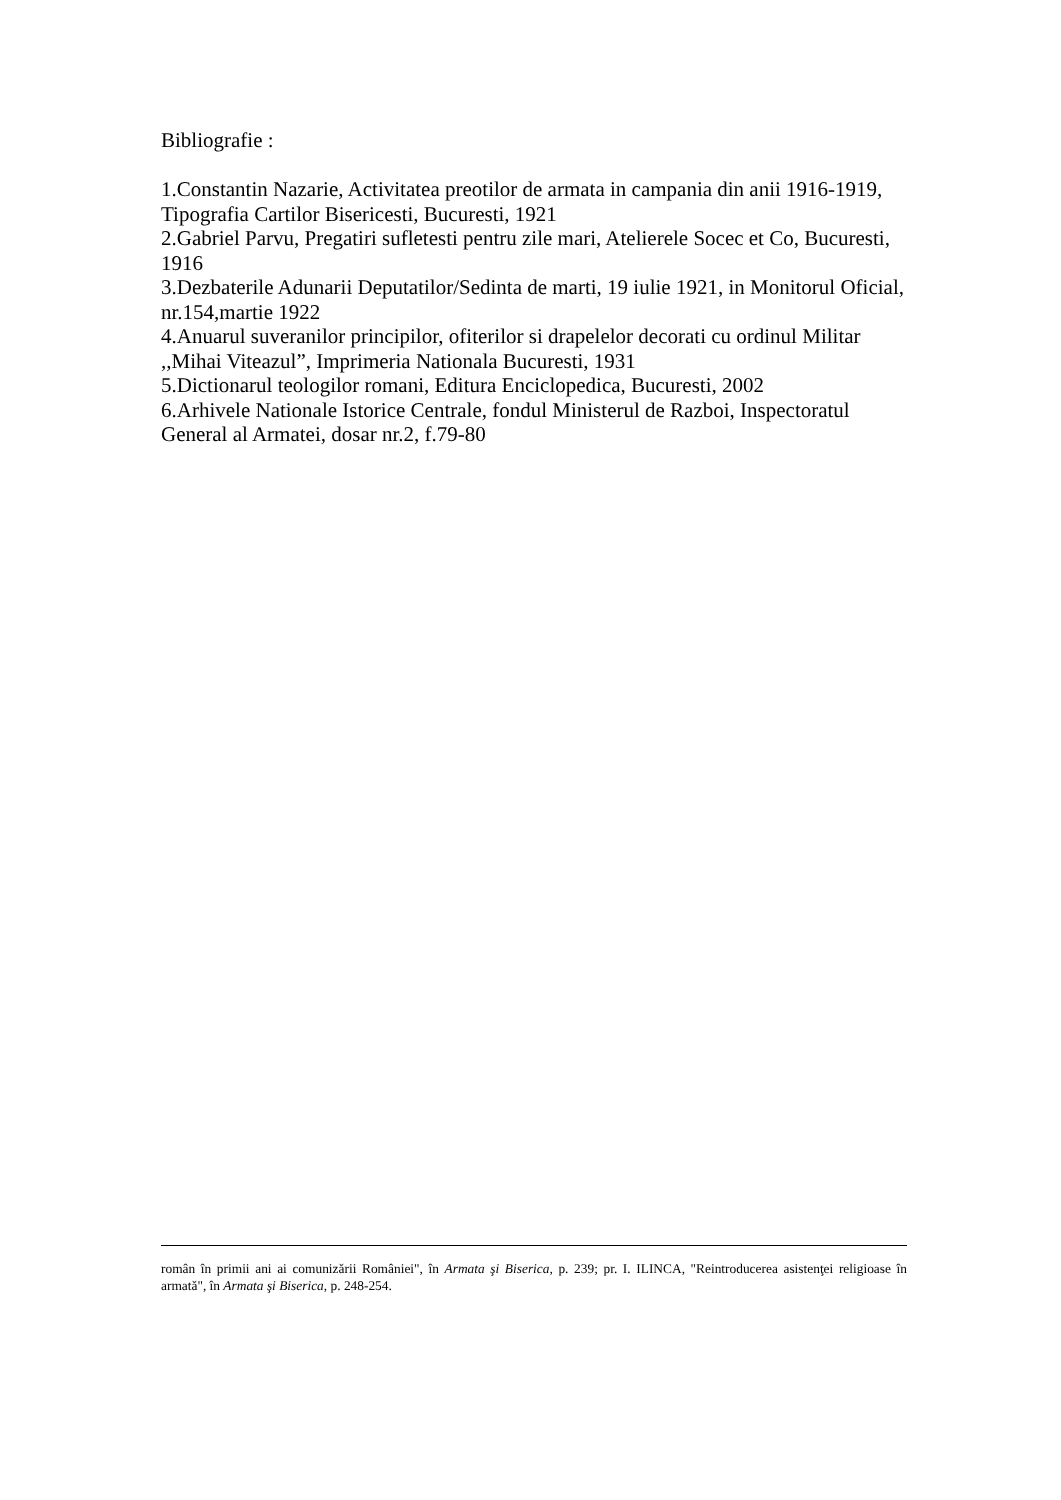Bibliografie :
1.Constantin Nazarie, Activitatea preotilor de armata in campania din anii 1916-1919, Tipografia Cartilor Bisericesti, Bucuresti, 1921
2.Gabriel Parvu, Pregatiri sufletesti pentru zile mari, Atelierele Socec et Co, Bucuresti, 1916
3.Dezbaterile Adunarii Deputatilor/Sedinta de marti, 19 iulie 1921, in Monitorul Oficial, nr.154,martie 1922
4.Anuarul suveranilor principilor, ofiterilor si drapelelor decorati cu ordinul Militar ,,Mihai Viteazul”, Imprimeria Nationala Bucuresti, 1931
5.Dictionarul teologilor romani, Editura Enciclopedica, Bucuresti, 2002
6.Arhivele Nationale Istorice Centrale, fondul Ministerul de Razboi, Inspectoratul General al Armatei, dosar nr.2, f.79-80
român în primii ani ai comunizării României", în Armata şi Biserica, p. 239; pr. I. ILINCA, "Reintroducerea asistenţei religioase în armată", în Armata şi Biserica, p. 248-254.